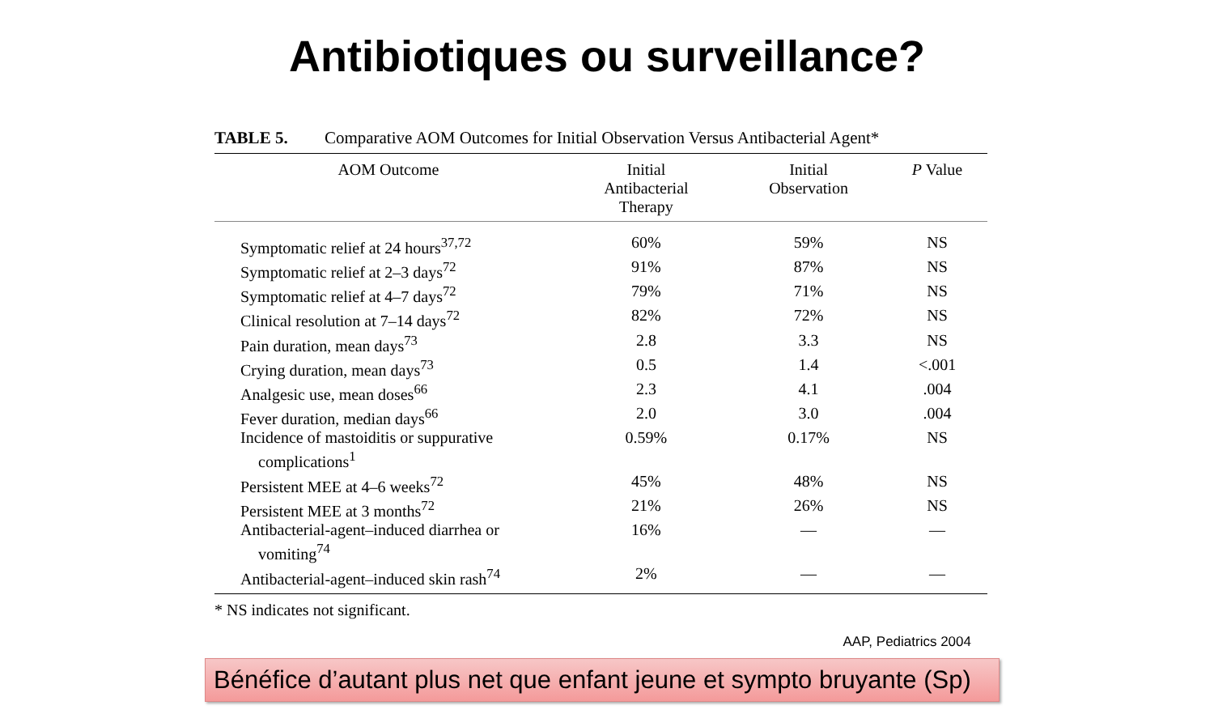Antibiotiques ou surveillance?
TABLE 5. Comparative AOM Outcomes for Initial Observation Versus Antibacterial Agent*
| AOM Outcome | Initial Antibacterial Therapy | Initial Observation | P Value |
| --- | --- | --- | --- |
| Symptomatic relief at 24 hours<sup>37,72</sup> | 60% | 59% | NS |
| Symptomatic relief at 2–3 days<sup>72</sup> | 91% | 87% | NS |
| Symptomatic relief at 4–7 days<sup>72</sup> | 79% | 71% | NS |
| Clinical resolution at 7–14 days<sup>72</sup> | 82% | 72% | NS |
| Pain duration, mean days<sup>73</sup> | 2.8 | 3.3 | NS |
| Crying duration, mean days<sup>73</sup> | 0.5 | 1.4 | <.001 |
| Analgesic use, mean doses<sup>66</sup> | 2.3 | 4.1 | .004 |
| Fever duration, median days<sup>66</sup> | 2.0 | 3.0 | .004 |
| Incidence of mastoiditis or suppurative complications<sup>1</sup> | 0.59% | 0.17% | NS |
| Persistent MEE at 4–6 weeks<sup>72</sup> | 45% | 48% | NS |
| Persistent MEE at 3 months<sup>72</sup> | 21% | 26% | NS |
| Antibacterial-agent–induced diarrhea or vomiting<sup>74</sup> | 16% | — | — |
| Antibacterial-agent–induced skin rash<sup>74</sup> | 2% | — | — |
* NS indicates not significant.
AAP, Pediatrics 2004
Bénéfice d’autant plus net que enfant jeune et sympto bruyante (Sp)